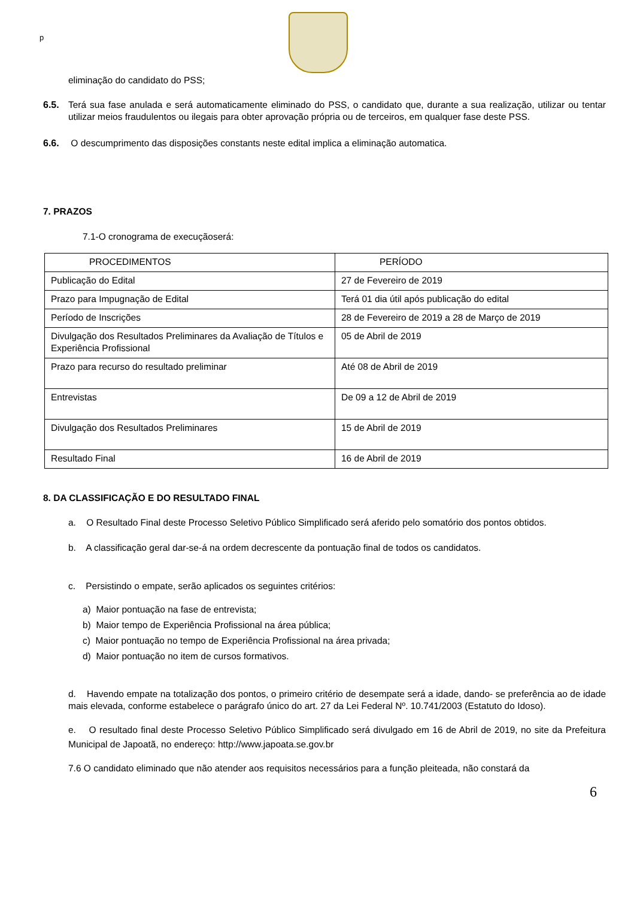p
eliminação do candidato do PSS;
6.5. Terá sua fase anulada e será automaticamente eliminado do PSS, o candidato que, durante a sua realização, utilizar ou tentar utilizar meios fraudulentos ou ilegais para obter aprovação própria ou de terceiros, em qualquer fase deste PSS.
6.6. O descumprimento das disposições constants neste edital implica a eliminação automatica.
7. PRAZOS
7.1-O cronograma de execuçãoserá:
| PROCEDIMENTOS | PERÍODO |
| Publicação do Edital | 27 de Fevereiro de 2019 |
| Prazo para Impugnação de Edital | Terá 01 dia útil após publicação do edital |
| Período de Inscrições | 28 de Fevereiro de 2019 a 28 de Março de 2019 |
| Divulgação dos Resultados Preliminares da Avaliação de Títulos e Experiência Profissional | 05 de Abril de 2019 |
| Prazo para recurso do resultado preliminar | Até 08 de Abril de 2019 |
| Entrevistas | De 09 a 12 de Abril de 2019 |
| Divulgação dos Resultados Preliminares | 15 de Abril de 2019 |
| Resultado Final | 16 de Abril de 2019 |
8. DA CLASSIFICAÇÃO E DO RESULTADO FINAL
a. O Resultado Final deste Processo Seletivo Público Simplificado será aferido pelo somatório dos pontos obtidos.
b. A classificação geral dar-se-á na ordem decrescente da pontuação final de todos os candidatos.
c. Persistindo o empate, serão aplicados os seguintes critérios:
a) Maior pontuação na fase de entrevista;
b) Maior tempo de Experiência Profissional na área pública;
c) Maior pontuação no tempo de Experiência Profissional na área privada;
d) Maior pontuação no item de cursos formativos.
d. Havendo empate na totalização dos pontos, o primeiro critério de desempate será a idade, dando- se preferência ao de idade mais elevada, conforme estabelece o parágrafo único do art. 27 da Lei Federal Nº. 10.741/2003 (Estatuto do Idoso).
e. O resultado final deste Processo Seletivo Público Simplificado será divulgado em 16 de Abril de 2019, no site da Prefeitura Municipal de Japoatã, no endereço: http://www.japoata.se.gov.br
7.6 O candidato eliminado que não atender aos requisitos necessários para a função pleiteada, não constará da
6